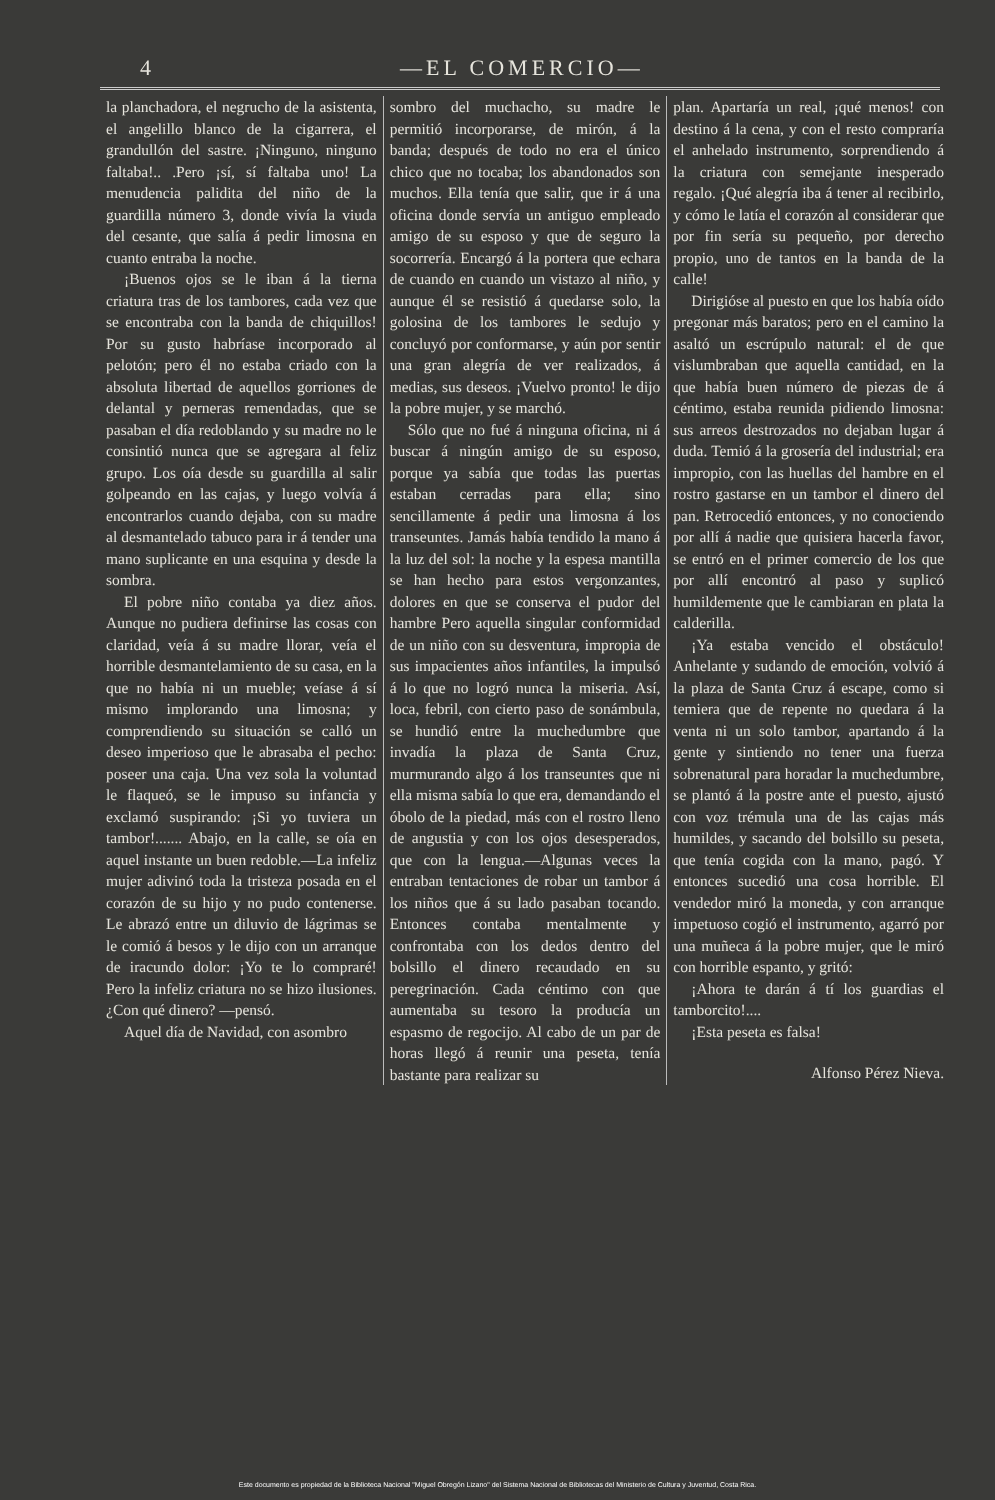4 —EL COMERCIO—
la planchadora, el negrucho de la asistenta, el angelillo blanco de la cigarrera, el grandullón del sastre. ¡Ninguno, ninguno faltaba!.. .Pero ¡sí, sí faltaba uno! La menudencia palidita del niño de la guardilla número 3, donde vivía la viuda del cesante, que salía á pedir limosna en cuanto entraba la noche.
¡Buenos ojos se le iban á la tierna criatura tras de los tambores, cada vez que se encontraba con la banda de chiquillos! Por su gusto habríase incorporado al pelotón; pero él no estaba criado con la absoluta libertad de aquellos gorriones de delantal y perneras remendadas, que se pasaban el día redoblando y su madre no le consintió nunca que se agregara al feliz grupo. Los oía desde su guardilla al salir golpeando en las cajas, y luego volvía á encontrarlos cuando dejaba, con su madre al desmantelado tabuco para ir á tender una mano suplicante en una esquina y desde la sombra.
El pobre niño contaba ya diez años. Aunque no pudiera definirse las cosas con claridad, veía á su madre llorar, veía el horrible desmantelamiento de su casa, en la que no había ni un mueble; veíase á sí mismo implorando una limosna; y comprendiendo su situación se calló un deseo imperioso que le abrasaba el pecho: poseer una caja. Una vez sola la voluntad le flaqueó, se le impuso su infancia y exclamó suspirando: ¡Si yo tuviera un tambor!....... Abajo, en la calle, se oía en aquel instante un buen redoble.—La infeliz mujer adivinó toda la tristeza posada en el corazón de su hijo y no pudo contenerse. Le abrazó entre un diluvio de lágrimas se le comió á besos y le dijo con un arranque de iracundo dolor: ¡Yo te lo compraré! Pero la infeliz criatura no se hizo ilusiones. ¿Con qué dinero? —pensó.
Aquel día de Navidad, con asombro
sombro del muchacho, su madre le permitió incorporarse, de mirón, á la banda; después de todo no era el único chico que no tocaba; los abandonados son muchos. Ella tenía que salir, que ir á una oficina donde servía un antiguo empleado amigo de su esposo y que de seguro la socorrería. Encargó á la portera que echara de cuando en cuando un vistazo al niño, y aunque él se resistió á quedarse solo, la golosina de los tambores le sedujo y concluyó por conformarse, y aún por sentir una gran alegría de ver realizados, á medias, sus deseos. ¡Vuelvo pronto! le dijo la pobre mujer, y se marchó.
Sólo que no fué á ninguna oficina, ni á buscar á ningún amigo de su esposo, porque ya sabía que todas las puertas estaban cerradas para ella; sino sencillamente á pedir una limosna á los transeuntes. Jamás había tendido la mano á la luz del sol: la noche y la espesa mantilla se han hecho para estos vergonzantes, dolores en que se conserva el pudor del hambre Pero aquella singular conformidad de un niño con su desventura, impropia de sus impacientes años infantiles, la impulsó á lo que no logró nunca la miseria. Así, loca, febril, con cierto paso de sonámbula, se hundió entre la muchedumbre que invadía la plaza de Santa Cruz, murmurando algo á los transeuntes que ni ella misma sabía lo que era, demandando el óbolo de la piedad, más con el rostro lleno de angustia y con los ojos desesperados, que con la lengua.—Algunas veces la entraban tentaciones de robar un tambor á los niños que á su lado pasaban tocando. Entonces contaba mentalmente y confrontaba con los dedos dentro del bolsillo el dinero recaudado en su peregrinación. Cada céntimo con que aumentaba su tesoro la producía un espasmo de regocijo. Al cabo de un par de horas llegó á reunir una peseta, tenía bastante para realizar su
plan. Apartaría un real, ¡qué menos! con destino á la cena, y con el resto compraría el anhelado instrumento, sorprendiendo á la criatura con semejante inesperado regalo. ¡Qué alegría iba á tener al recibirlo, y cómo le latía el corazón al considerar que por fin sería su pequeño, por derecho propio, uno de tantos en la banda de la calle!
Dirigióse al puesto en que los había oído pregonar más baratos; pero en el camino la asaltó un escrúpulo natural: el de que vislumbraban que aquella cantidad, en la que había buen número de piezas de á céntimo, estaba reunida pidiendo limosna: sus arreos destrozados no dejaban lugar á duda. Temió á la grosería del industrial; era impropio, con las huellas del hambre en el rostro gastarse en un tambor el dinero del pan. Retrocedió entonces, y no conociendo por allí á nadie que quisiera hacerla favor, se entró en el primer comercio de los que por allí encontró al paso y suplicó humildemente que le cambiaran en plata la calderilla.
¡Ya estaba vencido el obstáculo! Anhelante y sudando de emoción, volvió á la plaza de Santa Cruz á escape, como si temiera que de repente no quedara á la venta ni un solo tambor, apartando á la gente y sintiendo no tener una fuerza sobrenatural para horadar la muchedumbre, se plantó á la postre ante el puesto, ajustó con voz trémula una de las cajas más humildes, y sacando del bolsillo su peseta, que tenía cogida con la mano, pagó. Y entonces sucedió una cosa horrible. El vendedor miró la moneda, y con arranque impetuoso cogió el instrumento, agarró por una muñeca á la pobre mujer, que le miró con horrible espanto, y gritó:
¡Ahora te darán á tí los guardias el tamborcito!....
¡Esta peseta es falsa!
Alfonso Pérez Nieva.
Este documento es propiedad de la Biblioteca Nacional "Miguel Obregón Lizano" del Sistema Nacional de Bibliotecas del Ministerio de Cultura y Juventud, Costa Rica.